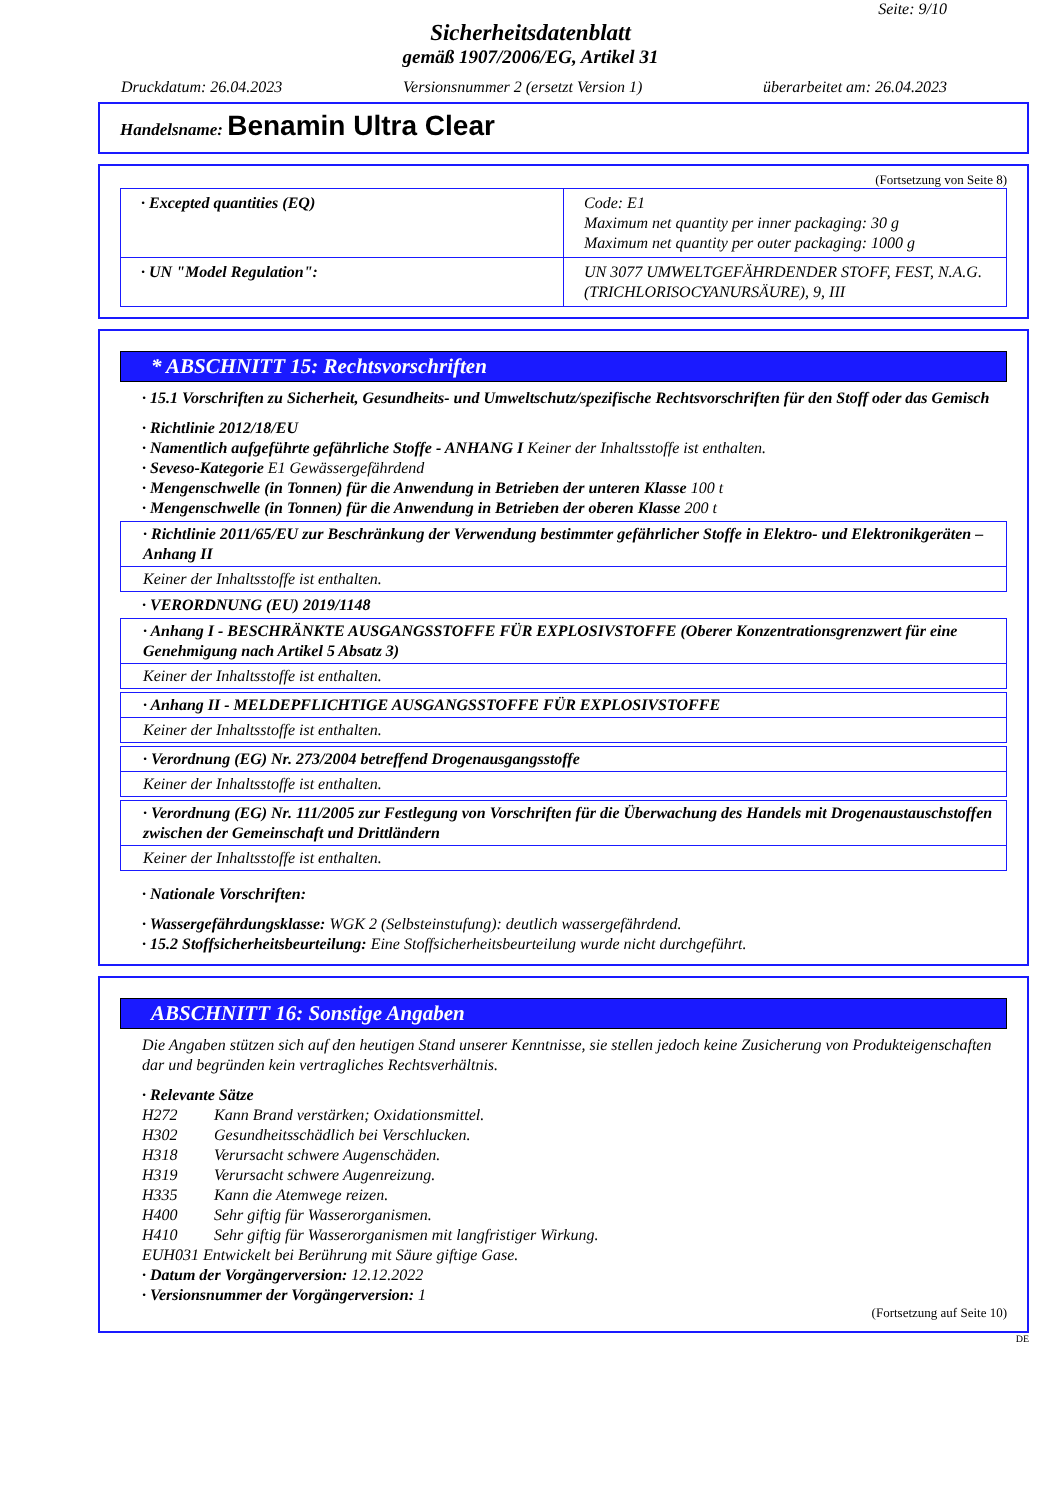Seite: 9/10
Sicherheitsdatenblatt
gemäß 1907/2006/EG, Artikel 31
Druckdatum: 26.04.2023 Versionsnummer 2 (ersetzt Version 1) überarbeitet am: 26.04.2023
Handelsname: Benamin Ultra Clear
(Fortsetzung von Seite 8)
| · Excepted quantities (EQ) | Code: E1 Maximum net quantity per inner packaging: 30 g Maximum net quantity per outer packaging: 1000 g |
| · UN "Model Regulation": | UN 3077 UMWELTGEFÄHRDENDER STOFF, FEST, N.A.G. (TRICHLORISOCYANURSÄURE), 9, III |
* ABSCHNITT 15: Rechtsvorschriften
· 15.1 Vorschriften zu Sicherheit, Gesundheits- und Umweltschutz/spezifische Rechtsvorschriften für den Stoff oder das Gemisch
· Richtlinie 2012/18/EU
· Namentlich aufgeführte gefährliche Stoffe - ANHANG I Keiner der Inhaltsstoffe ist enthalten.
· Seveso-Kategorie E1 Gewässergefährdend
· Mengenschwelle (in Tonnen) für die Anwendung in Betrieben der unteren Klasse 100 t
· Mengenschwelle (in Tonnen) für die Anwendung in Betrieben der oberen Klasse 200 t
· Richtlinie 2011/65/EU zur Beschränkung der Verwendung bestimmter gefährlicher Stoffe in Elektro- und Elektronikgeräten – Anhang II
Keiner der Inhaltsstoffe ist enthalten.
· VERORDNUNG (EU) 2019/1148
· Anhang I - BESCHRÄNKTE AUSGANGSSTOFFE FÜR EXPLOSIVSTOFFE (Oberer Konzentrationsgrenzwert für eine Genehmigung nach Artikel 5 Absatz 3)
Keiner der Inhaltsstoffe ist enthalten.
· Anhang II - MELDEPFLICHTIGE AUSGANGSSTOFFE FÜR EXPLOSIVSTOFFE
Keiner der Inhaltsstoffe ist enthalten.
· Verordnung (EG) Nr. 273/2004 betreffend Drogenausgangsstoffe
Keiner der Inhaltsstoffe ist enthalten.
· Verordnung (EG) Nr. 111/2005 zur Festlegung von Vorschriften für die Überwachung des Handels mit Drogenaustauschstoffen zwischen der Gemeinschaft und Drittländern
Keiner der Inhaltsstoffe ist enthalten.
· Nationale Vorschriften:
· Wassergefährdungsklasse: WGK 2 (Selbsteinstufung): deutlich wassergefährdend.
· 15.2 Stoffsicherheitsbeurteilung: Eine Stoffsicherheitsbeurteilung wurde nicht durchgeführt.
ABSCHNITT 16: Sonstige Angaben
Die Angaben stützen sich auf den heutigen Stand unserer Kenntnisse, sie stellen jedoch keine Zusicherung von Produkteigenschaften dar und begründen kein vertragliches Rechtsverhältnis.
· Relevante Sätze
H272 Kann Brand verstärken; Oxidationsmittel.
H302 Gesundheitsschädlich bei Verschlucken.
H318 Verursacht schwere Augenschäden.
H319 Verursacht schwere Augenreizung.
H335 Kann die Atemwege reizen.
H400 Sehr giftig für Wasserorganismen.
H410 Sehr giftig für Wasserorganismen mit langfristiger Wirkung.
EUH031 Entwickelt bei Berührung mit Säure giftige Gase.
· Datum der Vorgängerversion: 12.12.2022
· Versionsnummer der Vorgängerversion: 1
(Fortsetzung auf Seite 10)
DE